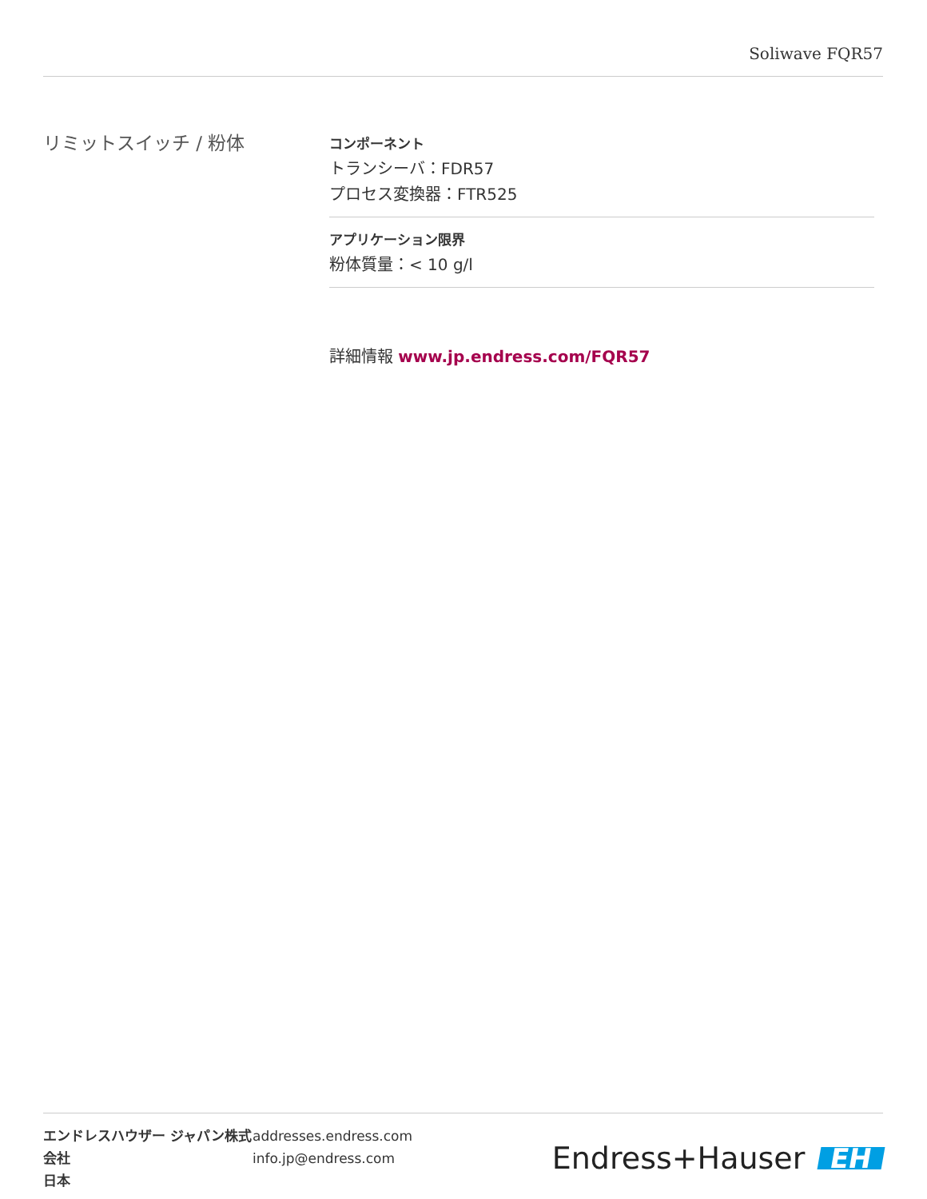Soliwave FQR57
リミットスイッチ / 粉体
コンポーネント
トランシーバ：FDR57
プロセス変換器：FTR525
アプリケーション限界
粉体質量：< 10 g/l
詳細情報 www.jp.endress.com/FQR57
エンドレスハウザー ジャパン株式会社
日本
addresses.endress.com
info.jp@endress.com
Endress+Hauser EH